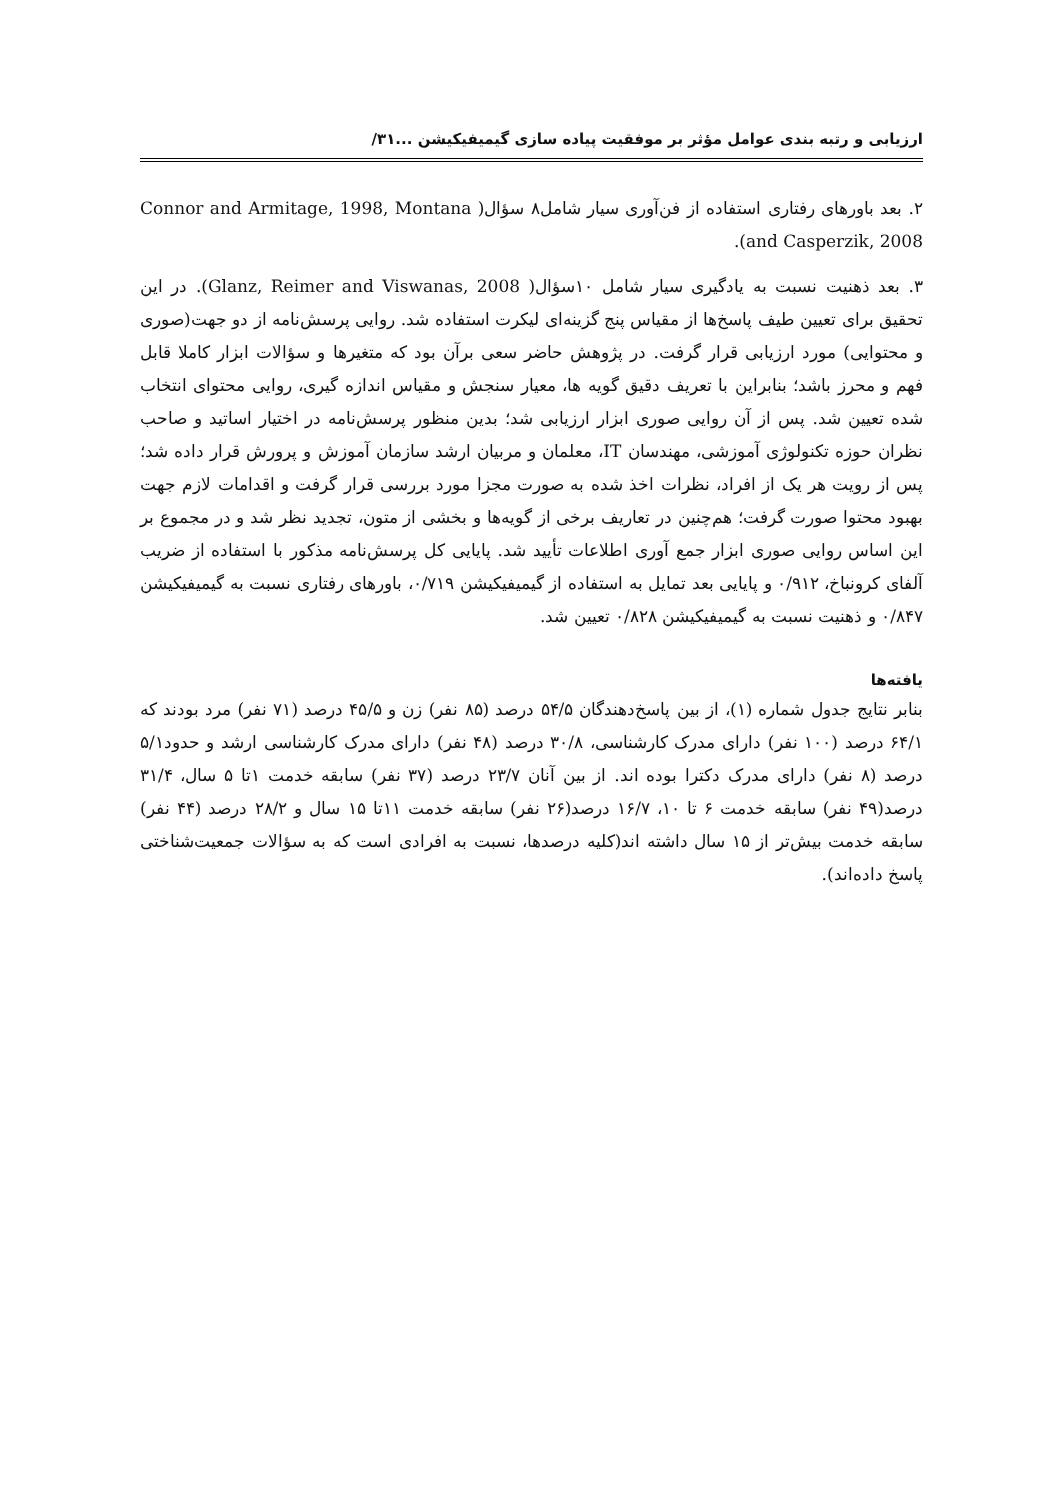ارزیابی و رتبه بندی عوامل مؤثر بر موفقیت پیاده سازی گیمیفیکیشن ...۳۱/
۲. بعد باورهای رفتاری استفاده از فن‌آوری سیار شامل۸ سؤال( Connor and Armitage, 1998, Montana and Casperzik, 2008).
۳. بعد ذهنیت نسبت به یادگیری سیار شامل ۱۰سؤال( Glanz, Reimer and Viswanas, 2008). در این تحقیق برای تعیین طیف پاسخ‌ها از مقیاس پنج گزینه‌ای لیکرت استفاده شد. روایی پرسش‌نامه از دو جهت(صوری و محتوایی) مورد ارزیابی قرار گرفت. در پژوهش حاضر سعی برآن بود که متغیرها و سؤالات ابزار کاملا قابل فهم و محرز باشد؛ بنابراین با تعریف دقیق گویه ها، معیار سنجش و مقیاس اندازه گیری، روایی محتوای انتخاب شده تعیین شد. پس از آن روایی صوری ابزار ارزیابی شد؛ بدین منظور پرسش‌نامه در اختیار اساتید و صاحب نظران حوزه تکنولوژی آموزشی، مهندسان IT، معلمان و مربیان ارشد سازمان آموزش و پرورش قرار داده شد؛ پس از رویت هر یک از افراد، نظرات اخذ شده به صورت مجزا مورد بررسی قرار گرفت و اقدامات لازم جهت بهبود محتوا صورت گرفت؛ هم‌چنین در تعاریف برخی از گویه‌ها و بخشی از متون، تجدید نظر شد و در مجموع بر این اساس روایی صوری ابزار جمع آوری اطلاعات تأیید شد. پایایی کل پرسش‌نامه مذکور با استفاده از ضریب آلفای کرونباخ، ۰/۹۱۲ و پایایی بعد تمایل به استفاده از گیمیفیکیشن ۰/۷۱۹، باورهای رفتاری نسبت به گیمیفیکیشن ۰/۸۴۷ و ذهنیت نسبت به گیمیفیکیشن ۰/۸۲۸ تعیین شد.
یافته‌ها
بنابر نتایج جدول شماره (۱)، از بین پاسخ‌دهندگان ۵۴/۵ درصد (۸۵ نفر) زن و ۴۵/۵ درصد (۷۱ نفر) مرد بودند که ۶۴/۱ درصد (۱۰۰ نفر) دارای مدرک کارشناسی، ۳۰/۸ درصد (۴۸ نفر) دارای مدرک کارشناسی ارشد و حدود۵/۱ درصد (۸ نفر) دارای مدرک دکترا بوده اند. از بین آنان ۲۳/۷ درصد (۳۷ نفر) سابقه خدمت ۱تا ۵ سال، ۳۱/۴ درصد(۴۹ نفر) سابقه خدمت ۶ تا ۱۰، ۱۶/۷ درصد(۲۶ نفر) سابقه خدمت ۱۱تا ۱۵ سال و ۲۸/۲ درصد (۴۴ نفر) سابقه خدمت بیش‌تر از ۱۵ سال داشته اند(کلیه درصدها، نسبت به افرادی است که به سؤالات جمعیت‌شناختی پاسخ داده‌اند).